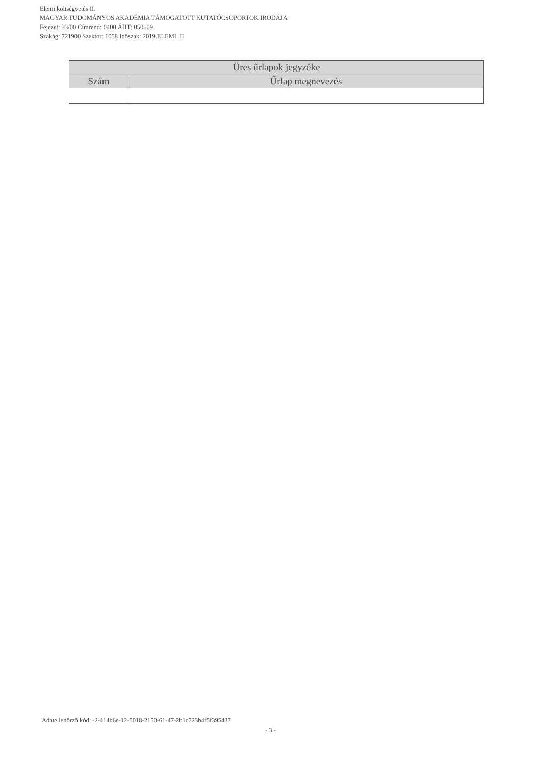Elemi költségvetés II.
MAGYAR TUDOMÁNYOS AKADÉMIA TÁMOGATOTT KUTATÓCSOPORTOK IRODÁJA
Fejezet: 33/00 Címrend: 0400 ÁHT: 050609
Szakág: 721900 Szektor: 1058 Időszak: 2019.ELEMI_II
| Üres űrlapok jegyzéke | |
| --- | --- |
| Szám | Űrlap megnevezés |
Adatellenőrző kód: -2-414b6e-12-5018-2150-61-47-2b1c723b4f5f395437
- 3 -